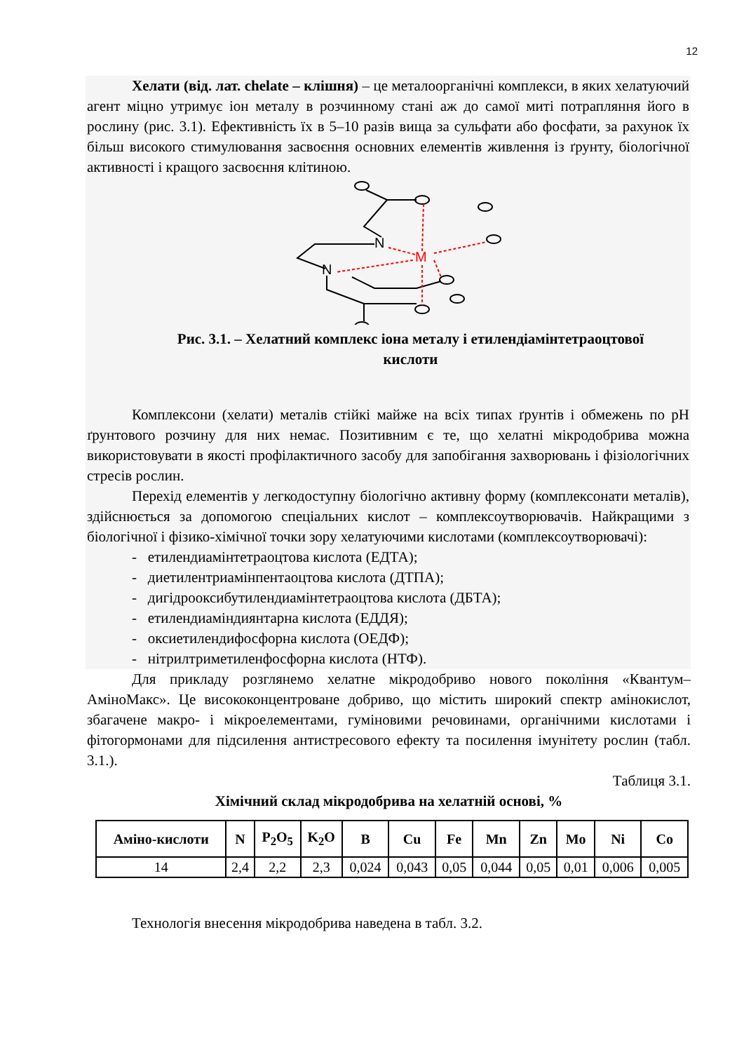12
Хелати (від. лат. chelate – клішня) – це металоорганічні комплекси, в яких хелатуючий агент міцно утримує іон металу в розчинному стані аж до самої миті потрапляння його в рослину (рис. 3.1). Ефективність їх в 5–10 разів вища за сульфати або фосфати, за рахунок їх більш високого стимулювання засвоєння основних елементів живлення із ґрунту, біологічної активності і кращого засвоєння клітиною.
N
N
M
Рис. 3.1. – Хелатний комплекс іона металу і етилендіамінтетраоцтової
кислоти
Комплексони (хелати) металів стійкі майже на всіх типах ґрунтів і обмежень по рН ґрунтового розчину для них немає. Позитивним є те, що хелатні мікродобрива можна використовувати в якості профілактичного засобу для запобігання захворювань і фізіологічних стресів рослин.
Перехід елементів у легкодоступну біологічно активну форму (комплексонати металів), здійснюється за допомогою спеціальних кислот – комплексоутворювачів. Найкращими з біологічної і фізико-хімічної точки зору хелатуючими кислотами (комплексоутворювачі):
- етилендиамінтетраоцтова кислота (ЕДТА);
- диетилентриамінпентаоцтова кислота (ДТПА);
- дигідрооксибутилендиамінтетраоцтова кислота (ДБТА);
- етилендиаміндиянтарна кислота (ЕДДЯ);
- оксиетилендифосфорна кислота (ОЕДФ);
- нітрилтриметиленфосфорна кислота (НТФ).
Для прикладу розглянемо хелатне мікродобриво нового покоління «Квантум–АміноМакс». Це висококонцентроване добриво, що містить широкий спектр амінокислот, збагачене макро- і мікроелементами, гуміновими речовинами, органічними кислотами і фітогормонами для підсилення антистресового ефекту та посилення імунітету рослин (табл. 3.1.).
Таблиця 3.1.
Хімічний склад мікродобрива на хелатній основі, %
| Аміно-кислоти | N | P<sub>2</sub>O<sub>5</sub> | K<sub>2</sub>O | B | Cu | Fe | Mn | Zn | Mo | Ni | Co |
| --- | --- | --- | --- | --- | --- | --- | --- | --- | --- | --- | --- |
| 14 | 2,4 | 2,2 | 2,3 | 0,024 | 0,043 | 0,05 | 0,044 | 0,05 | 0,01 | 0,006 | 0,005 |
Технологія внесення мікродобрива наведена в табл. 3.2.